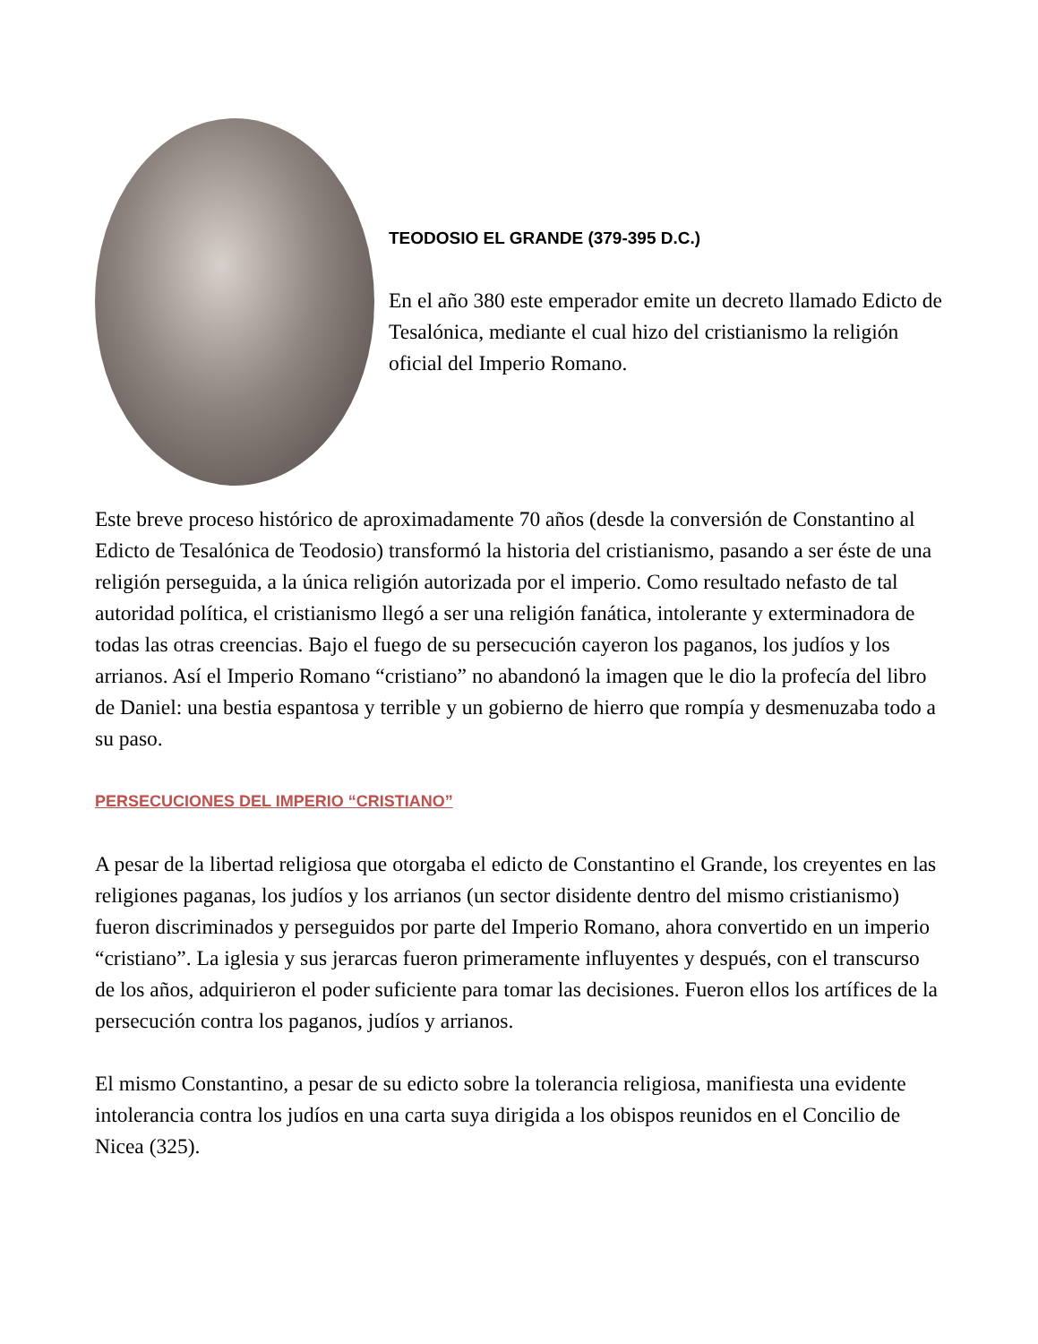TEODOSIO EL GRANDE (379-395 D.C.)
En el año 380 este emperador emite un decreto llamado Edicto de Tesalónica, mediante el cual hizo del cristianismo la religión oficial del Imperio Romano.
Este breve proceso histórico de aproximadamente 70 años (desde la conversión de Constantino al Edicto de Tesalónica de Teodosio) transformó la historia del cristianismo, pasando a ser éste de una religión perseguida, a la única religión autorizada por el imperio. Como resultado nefasto de tal autoridad política, el cristianismo llegó a ser una religión fanática, intolerante y exterminadora de todas las otras creencias. Bajo el fuego de su persecución cayeron los paganos, los judíos y los arrianos. Así el Imperio Romano “cristiano” no abandonó la imagen que le dio la profecía del libro de Daniel: una bestia espantosa y terrible y un gobierno de hierro que rompía y desmenuzaba todo a su paso.
PERSECUCIONES DEL IMPERIO “CRISTIANO”
A pesar de la libertad religiosa que otorgaba el edicto de Constantino el Grande, los creyentes en las religiones paganas, los judíos y los arrianos (un sector disidente dentro del mismo cristianismo) fueron discriminados y perseguidos por parte del Imperio Romano, ahora convertido en un imperio “cristiano”. La iglesia y sus jerarcas fueron primeramente influyentes y después, con el transcurso de los años, adquirieron el poder suficiente para tomar las decisiones. Fueron ellos los artífices de la persecución contra los paganos, judíos y arrianos.
El mismo Constantino, a pesar de su edicto sobre la tolerancia religiosa, manifiesta una evidente intolerancia contra los judíos en una carta suya dirigida a los obispos reunidos en el Concilio de Nicea (325).